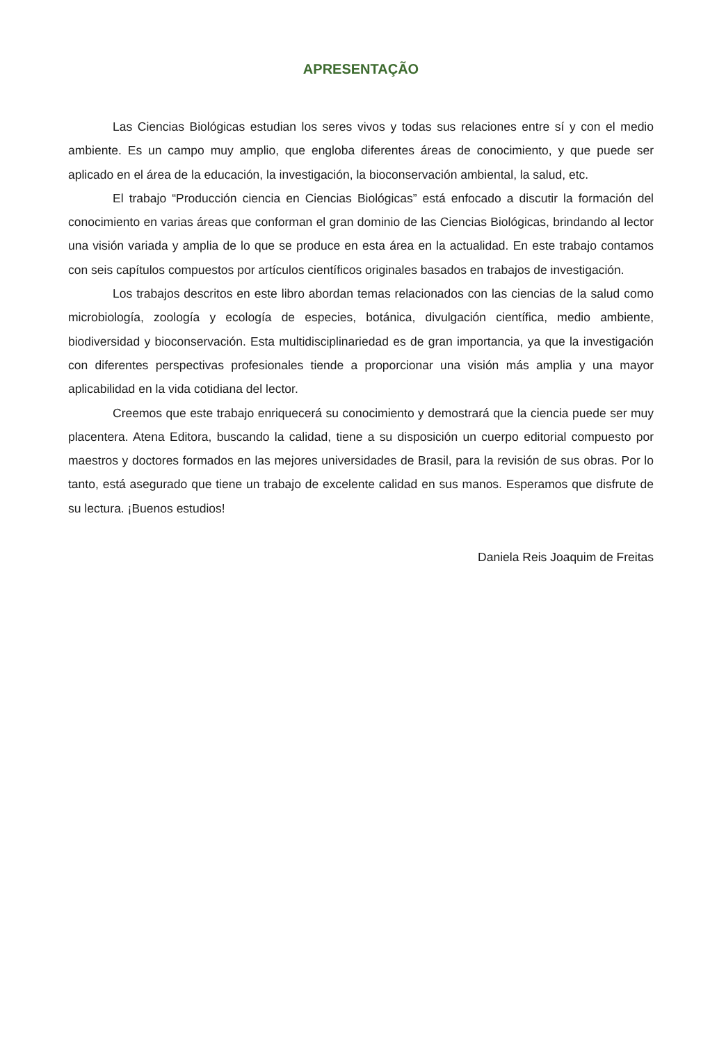APRESENTAÇÃO
Las Ciencias Biológicas estudian los seres vivos y todas sus relaciones entre sí y con el medio ambiente. Es un campo muy amplio, que engloba diferentes áreas de conocimiento, y que puede ser aplicado en el área de la educación, la investigación, la bioconservación ambiental, la salud, etc.
El trabajo “Producción ciencia en Ciencias Biológicas” está enfocado a discutir la formación del conocimiento en varias áreas que conforman el gran dominio de las Ciencias Biológicas, brindando al lector una visión variada y amplia de lo que se produce en esta área en la actualidad. En este trabajo contamos con seis capítulos compuestos por artículos científicos originales basados en trabajos de investigación.
Los trabajos descritos en este libro abordan temas relacionados con las ciencias de la salud como microbiología, zoología y ecología de especies, botánica, divulgación científica, medio ambiente, biodiversidad y bioconservación. Esta multidisciplinariedad es de gran importancia, ya que la investigación con diferentes perspectivas profesionales tiende a proporcionar una visión más amplia y una mayor aplicabilidad en la vida cotidiana del lector.
Creemos que este trabajo enriquecerá su conocimiento y demostrará que la ciencia puede ser muy placentera. Atena Editora, buscando la calidad, tiene a su disposición un cuerpo editorial compuesto por maestros y doctores formados en las mejores universidades de Brasil, para la revisión de sus obras. Por lo tanto, está asegurado que tiene un trabajo de excelente calidad en sus manos. Esperamos que disfrute de su lectura. ¡Buenos estudios!
Daniela Reis Joaquim de Freitas